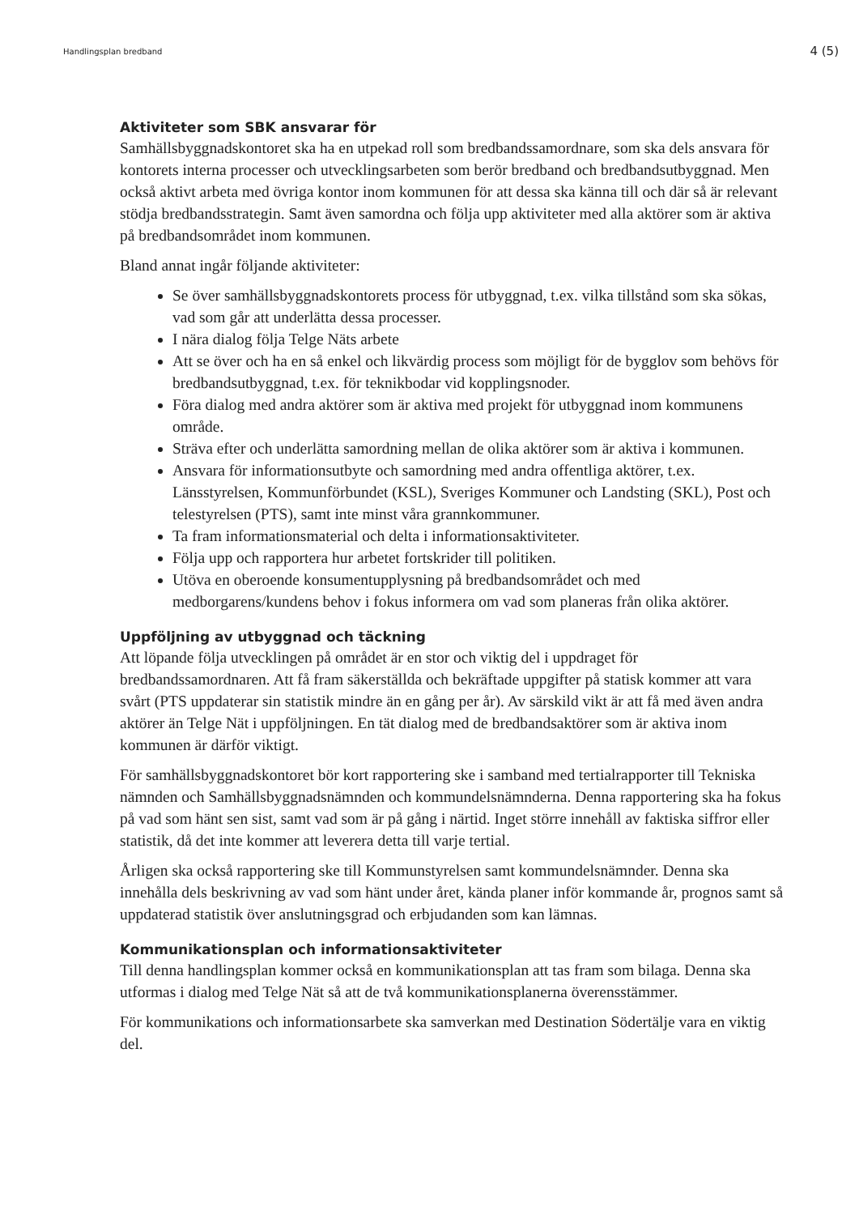Handlingsplan bredband 4 (5)
Aktiviteter som SBK ansvarar för
Samhällsbyggnadskontoret ska ha en utpekad roll som bredbandssamordnare, som ska dels ansvara för kontorets interna processer och utvecklingsarbeten som berör bredband och bredbandsutbyggnad. Men också aktivt arbeta med övriga kontor inom kommunen för att dessa ska känna till och där så är relevant stödja bredbandsstrategin. Samt även samordna och följa upp aktiviteter med alla aktörer som är aktiva på bredbandsområdet inom kommunen.
Bland annat ingår följande aktiviteter:
Se över samhällsbyggnadskontorets process för utbyggnad, t.ex. vilka tillstånd som ska sökas, vad som går att underlätta dessa processer.
I nära dialog följa Telge Näts arbete
Att se över och ha en så enkel och likvärdig process som möjligt för de bygglov som behövs för bredbandsutbyggnad, t.ex. för teknikbodar vid kopplingsnoder.
Föra dialog med andra aktörer som är aktiva med projekt för utbyggnad inom kommunens område.
Sträva efter och underlätta samordning mellan de olika aktörer som är aktiva i kommunen.
Ansvara för informationsutbyte och samordning med andra offentliga aktörer, t.ex. Länsstyrelsen, Kommunförbundet (KSL), Sveriges Kommuner och Landsting (SKL), Post och telestyrelsen (PTS), samt inte minst våra grannkommuner.
Ta fram informationsmaterial och delta i informationsaktiviteter.
Följa upp och rapportera hur arbetet fortskrider till politiken.
Utöva en oberoende konsumentupplysning på bredbandsområdet och med medborgarens/kundens behov i fokus informera om vad som planeras från olika aktörer.
Uppföljning av utbyggnad och täckning
Att löpande följa utvecklingen på området är en stor och viktig del i uppdraget för bredbandssamordnaren. Att få fram säkerställda och bekräftade uppgifter på statisk kommer att vara svårt (PTS uppdaterar sin statistik mindre än en gång per år). Av särskild vikt är att få med även andra aktörer än Telge Nät i uppföljningen. En tät dialog med de bredbandsaktörer som är aktiva inom kommunen är därför viktigt.
För samhällsbyggnadskontoret bör kort rapportering ske i samband med tertialrapporter till Tekniska nämnden och Samhällsbyggnadsnämnden och kommundelsnämnderna. Denna rapportering ska ha fokus på vad som hänt sen sist, samt vad som är på gång i närtid. Inget större innehåll av faktiska siffror eller statistik, då det inte kommer att leverera detta till varje tertial.
Årligen ska också rapportering ske till Kommunstyrelsen samt kommundelsnämnder. Denna ska innehålla dels beskrivning av vad som hänt under året, kända planer inför kommande år, prognos samt så uppdaterad statistik över anslutningsgrad och erbjudanden som kan lämnas.
Kommunikationsplan och informationsaktiviteter
Till denna handlingsplan kommer också en kommunikationsplan att tas fram som bilaga. Denna ska utformas i dialog med Telge Nät så att de två kommunikationsplanerna överensstämmer.
För kommunikations och informationsarbete ska samverkan med Destination Södertälje vara en viktig del.